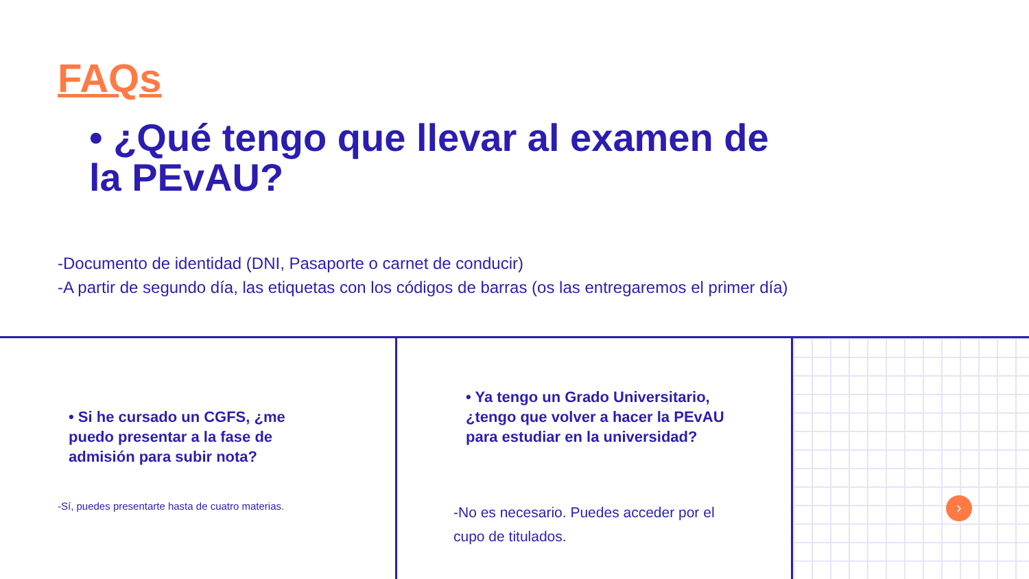FAQs
• ¿Qué tengo que llevar al examen de la PEvAU?
-Documento de identidad (DNI, Pasaporte o carnet de conducir)
-A partir de segundo día, las etiquetas con los códigos de barras (os las entregaremos el primer día)
• Si he cursado un CGFS, ¿me puedo presentar a la fase de admisión para subir nota?
-Sí, puedes presentarte hasta de cuatro materias.
• Ya tengo un Grado Universitario, ¿tengo que volver a hacer la PEvAU para estudiar en la universidad?
-No es necesario. Puedes acceder por el cupo de titulados.
›